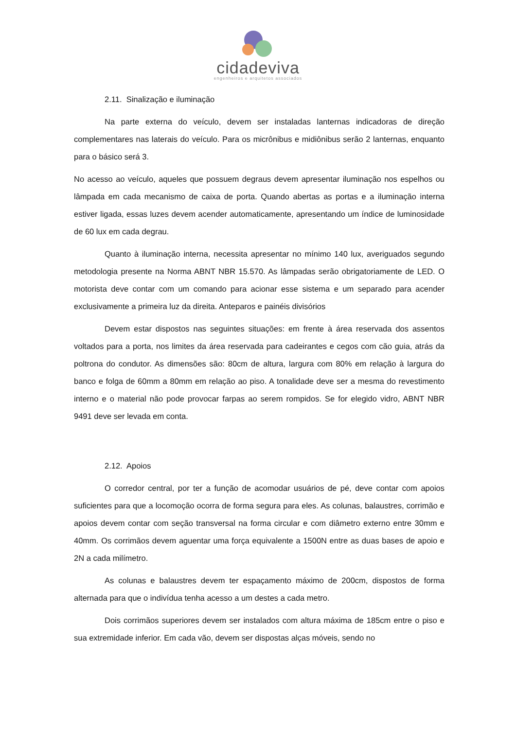cidadeviva
engenheiros e arquitetos associados
2.11. Sinalização e iluminação
Na parte externa do veículo, devem ser instaladas lanternas indicadoras de direção complementares nas laterais do veículo. Para os micrônibus e midiônibus serão 2 lanternas, enquanto para o básico será 3.
No acesso ao veículo, aqueles que possuem degraus devem apresentar iluminação nos espelhos ou lâmpada em cada mecanismo de caixa de porta. Quando abertas as portas e a iluminação interna estiver ligada, essas luzes devem acender automaticamente, apresentando um índice de luminosidade de 60 lux em cada degrau.
Quanto à iluminação interna, necessita apresentar no mínimo 140 lux, averiguados segundo metodologia presente na Norma ABNT NBR 15.570. As lâmpadas serão obrigatoriamente de LED. O motorista deve contar com um comando para acionar esse sistema e um separado para acender exclusivamente a primeira luz da direita. Anteparos e painéis divisórios
Devem estar dispostos nas seguintes situações: em frente à área reservada dos assentos voltados para a porta, nos limites da área reservada para cadeirantes e cegos com cão guia, atrás da poltrona do condutor. As dimensões são: 80cm de altura, largura com 80% em relação à largura do banco e folga de 60mm a 80mm em relação ao piso. A tonalidade deve ser a mesma do revestimento interno e o material não pode provocar farpas ao serem rompidos. Se for elegido vidro, ABNT NBR 9491 deve ser levada em conta.
2.12. Apoios
O corredor central, por ter a função de acomodar usuários de pé, deve contar com apoios suficientes para que a locomoção ocorra de forma segura para eles. As colunas, balaustres, corrimão e apoios devem contar com seção transversal na forma circular e com diâmetro externo entre 30mm e 40mm. Os corrimãos devem aguentar uma força equivalente a 1500N entre as duas bases de apoio e 2N a cada milímetro.
As colunas e balaustres devem ter espaçamento máximo de 200cm, dispostos de forma alternada para que o indivídua tenha acesso a um destes a cada metro.
Dois corrimãos superiores devem ser instalados com altura máxima de 185cm entre o piso e sua extremidade inferior. Em cada vão, devem ser dispostas alças móveis, sendo no